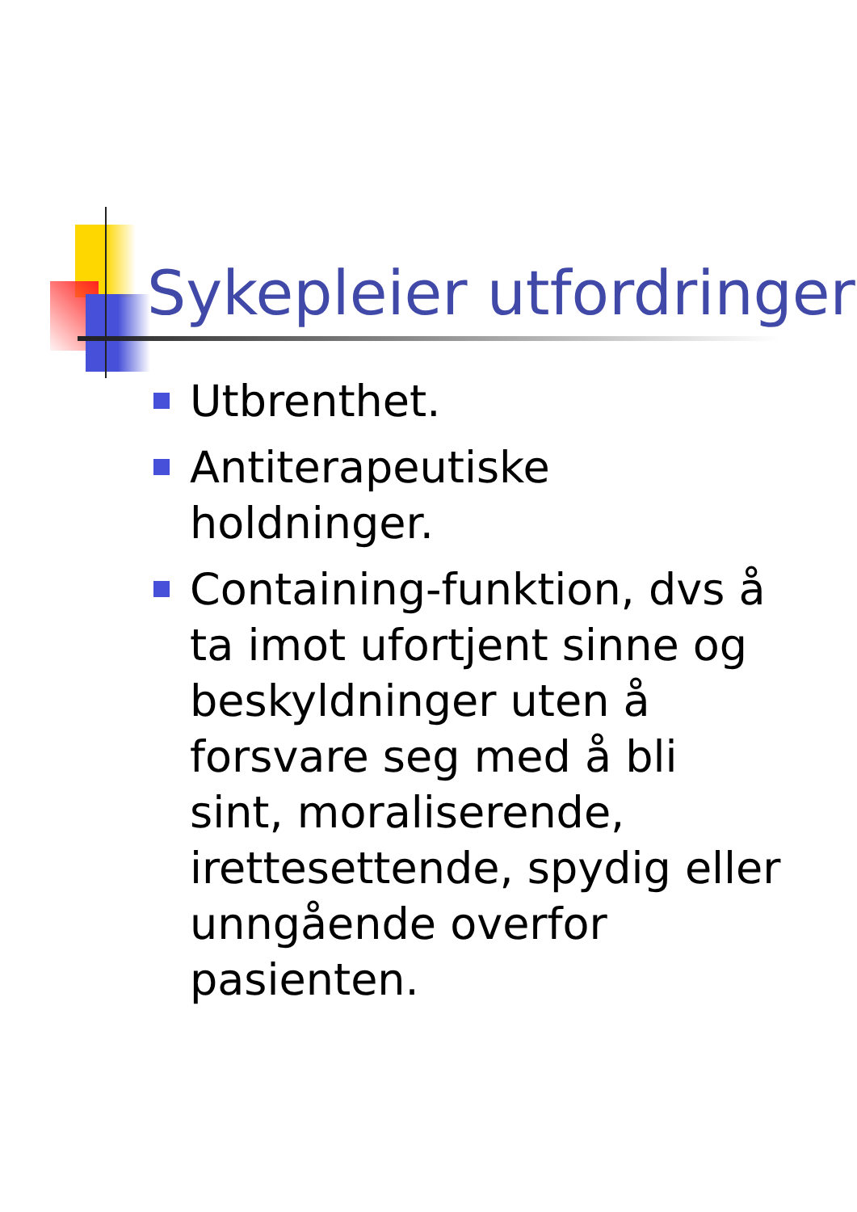Sykepleier utfordringer
Utbrenthet.
Antiterapeutiske holdninger.
Containing-funktion, dvs å ta imot ufortjent sinne og beskyldninger uten å forsvare seg med å bli sint, moraliserende, irettesettende, spydig eller unngående overfor pasienten.